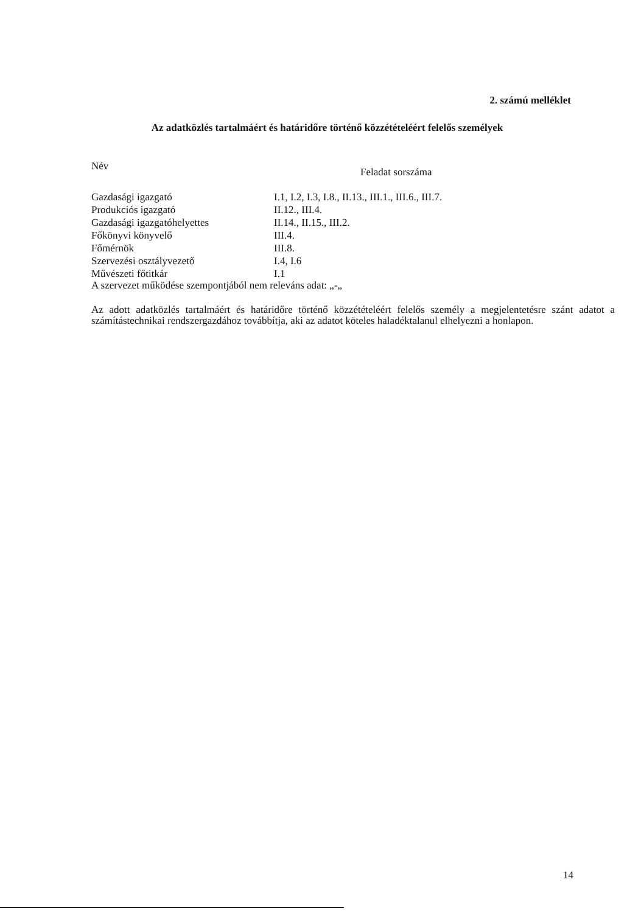2. számú melléklet
Az adatközlés tartalmáért és határidőre történő közzétételéért felelős személyek
| Név | Feladat sorszáma |
| --- | --- |
| Gazdasági igazgató | I.1, I.2, I.3, I.8., II.13., III.1., III.6., III.7. |
| Produkciós igazgató | II.12., III.4. |
| Gazdasági igazgatóhelyettes | II.14., II.15., III.2. |
| Főkönyvi könyvelő | III.4. |
| Főmérnök | III.8. |
| Szervezési osztályvezető | I.4, I.6 |
| Művészeti főtitkár | I.1 |
A szervezet működése szempontjából nem releváns adat: „-„
Az adott adatközlés tartalmáért és határidőre történő közzétételéért felelős személy a megjelentetésre szánt adatot a számítástechnikai rendszergazdához továbbítja, aki az adatot köteles haladéktalanul elhelyezni a honlapon.
14